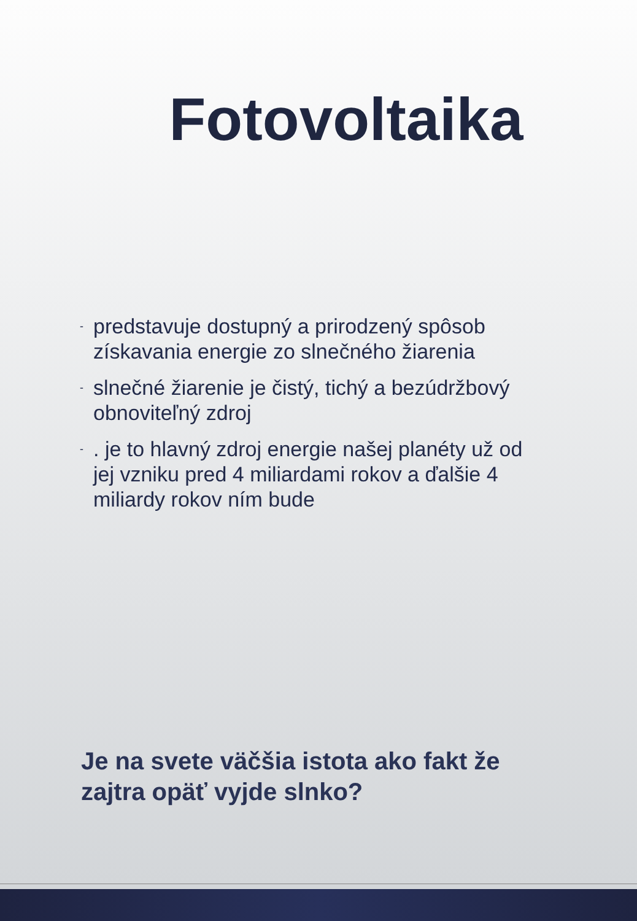Fotovoltaika
- predstavuje dostupný a prirodzený spôsob získavania energie zo slnečného žiarenia
- slnečné žiarenie je čistý, tichý a bezúdržbový obnoviteľný zdroj
-. je to hlavný zdroj energie našej planéty už od jej vzniku pred 4 miliardami rokov a ďalšie 4 miliardy rokov ním bude
Je na svete väčšia istota ako fakt že zajtra opäť vyjde slnko?